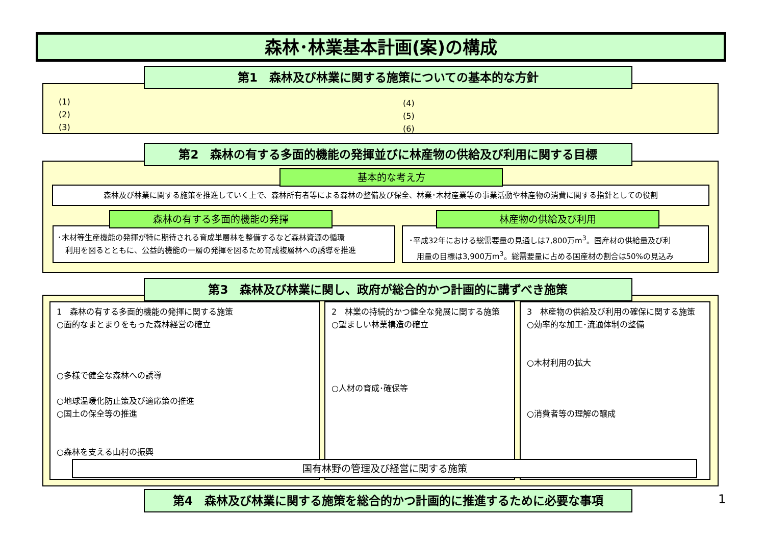森林･林業基本計画(案)の構成
第1　森林及び林業に関する施策についての基本的な方針
(1)
(2)
(3)
(4)
(5)
(6)
第2　森林の有する多面的機能の発揮並びに林産物の供給及び利用に関する目標
基本的な考え方
森林及び林業に関する施策を推進していく上で、森林所有者等による森林の整備及び保全、林業･木材産業等の事業活動や林産物の消費に関する指針としての役割
森林の有する多面的機能の発揮 林産物の供給及び利用
･木材等生産機能の発揮が特に期待される育成単層林を整備するなど森林資源の循環
　利用を図るとともに、公益的機能の一層の発揮を図るため育成複層林への誘導を推進
･平成32年における総需要量の見通しは7,800万m<sup>3</sup>。国産材の供給量及び利
　用量の目標は3,900万m<sup>3</sup>。総需要量に占める国産材の割合は50%の見込み
第3　森林及び林業に関し、政府が総合的かつ計画的に講ずべき施策
1　森林の有する多面的機能の発揮に関する施策
○面的なまとまりをもった森林経営の確立
○多様で健全な森林への誘導
○地球温暖化防止策及び適応策の推進
○国土の保全等の推進
○森林を支える山村の振興
2　林業の持続的かつ健全な発展に関する施策
○望ましい林業構造の確立
○人材の育成･確保等
3　林産物の供給及び利用の確保に関する施策
○効率的な加工･流通体制の整備
○木材利用の拡大
○消費者等の理解の醸成
国有林野の管理及び経営に関する施策
第4　森林及び林業に関する施策を総合的かつ計画的に推進するために必要な事項 1